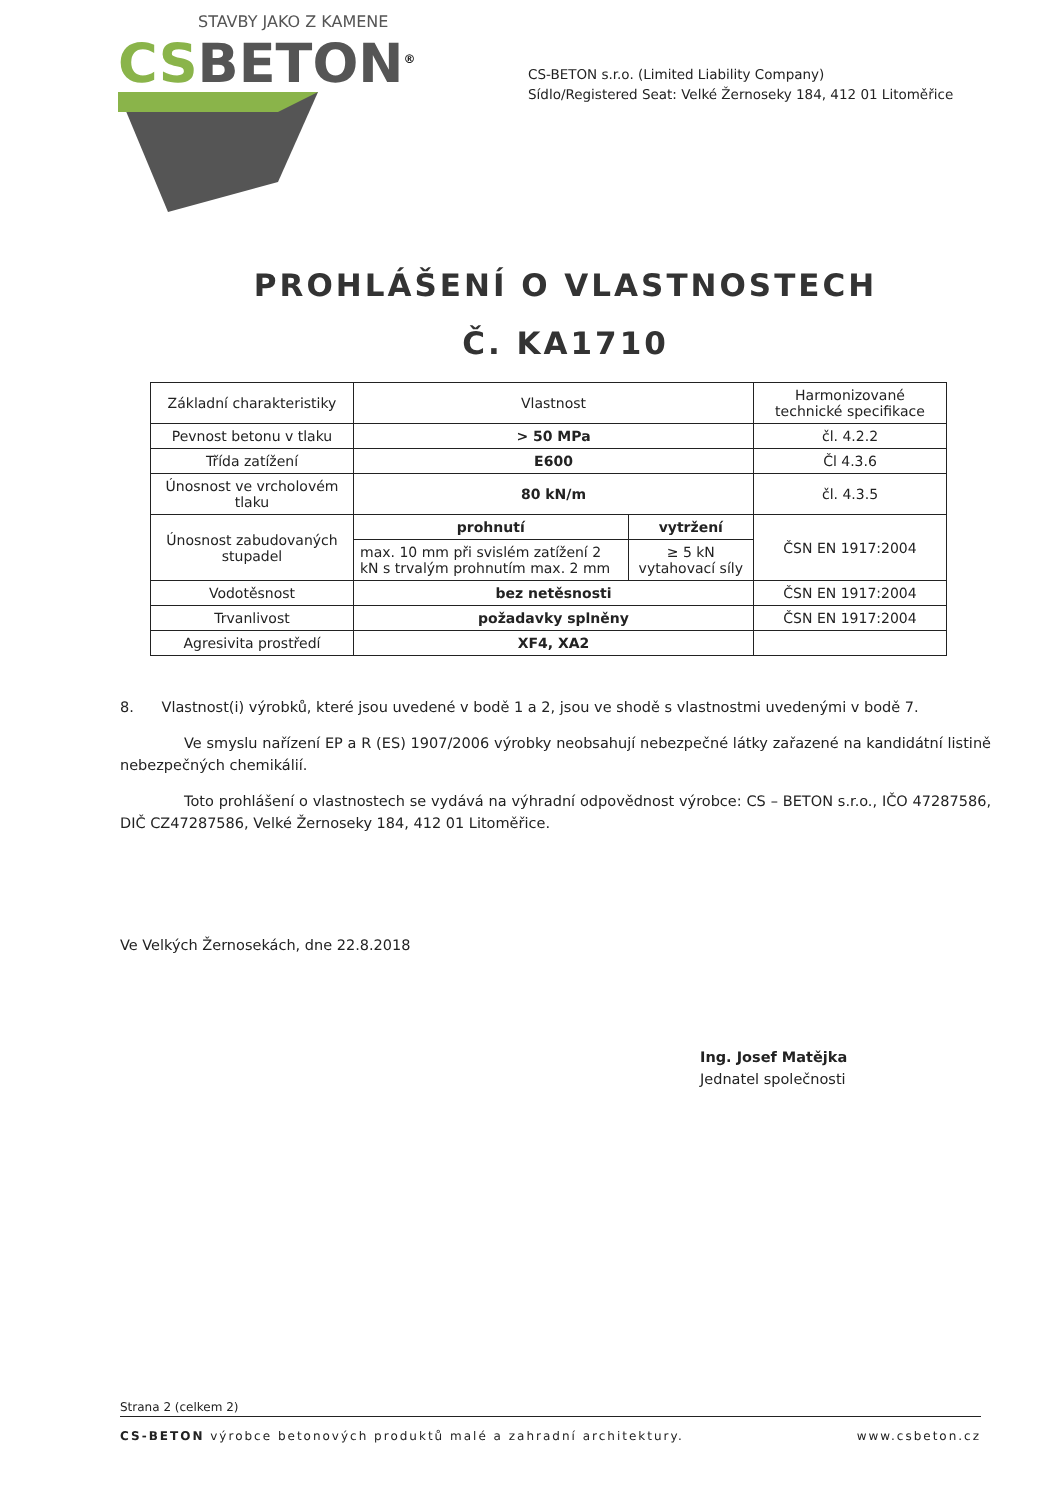STAVBY JAKO Z KAMENE
CS BETON<sup>®</sup>
CS-BETON s.r.o. (Limited Liability Company)
Sídlo/Registered Seat: Velké Žernoseky 184, 412 01 Litoměřice
PROHLÁŠENÍ O VLASTNOSTECH
Č. KA1710
| Základní charakteristiky | Vlastnost | | Harmonizované technické specifikace |
| Pevnost betonu v tlaku | > 50 MPa | | čl. 4.2.2 |
| Třída zatížení | E600 | | Čl 4.3.6 |
| Únosnost ve vrcholovém tlaku | 80 kN/m | | čl. 4.3.5 |
| Únosnost zabudovaných stupadel | prohnutí | vytržení | ČSN EN 1917:2004 |
| | max. 10 mm při svislém zatížení 2 kN s trvalým prohnutím max. 2 mm | ≥ 5 kN vytahovací síly | |
| Vodotěsnost | bez netěsnosti | | ČSN EN 1917:2004 |
| Trvanlivost | požadavky splněny | | ČSN EN 1917:2004 |
| Agresivita prostředí | XF4, XA2 | | |
8. Vlastnost(i) výrobků, které jsou uvedené v bodě 1 a 2, jsou ve shodě s vlastnostmi uvedenými v bodě 7.
Ve smyslu nařízení EP a R (ES) 1907/2006 výrobky neobsahují nebezpečné látky zařazené na kandidátní listině nebezpečných chemikálií.
Toto prohlášení o vlastnostech se vydává na výhradní odpovědnost výrobce: CS – BETON s.r.o., IČO 47287586, DIČ CZ47287586, Velké Žernoseky 184, 412 01 Litoměřice.
Ve Velkých Žernosekách, dne 22.8.2018
Ing. Josef Matějka
Jednatel společnosti
Strana 2 (celkem 2)
CS-BETON výrobce betonových produktů malé a zahradní architektury. www.csbeton.cz